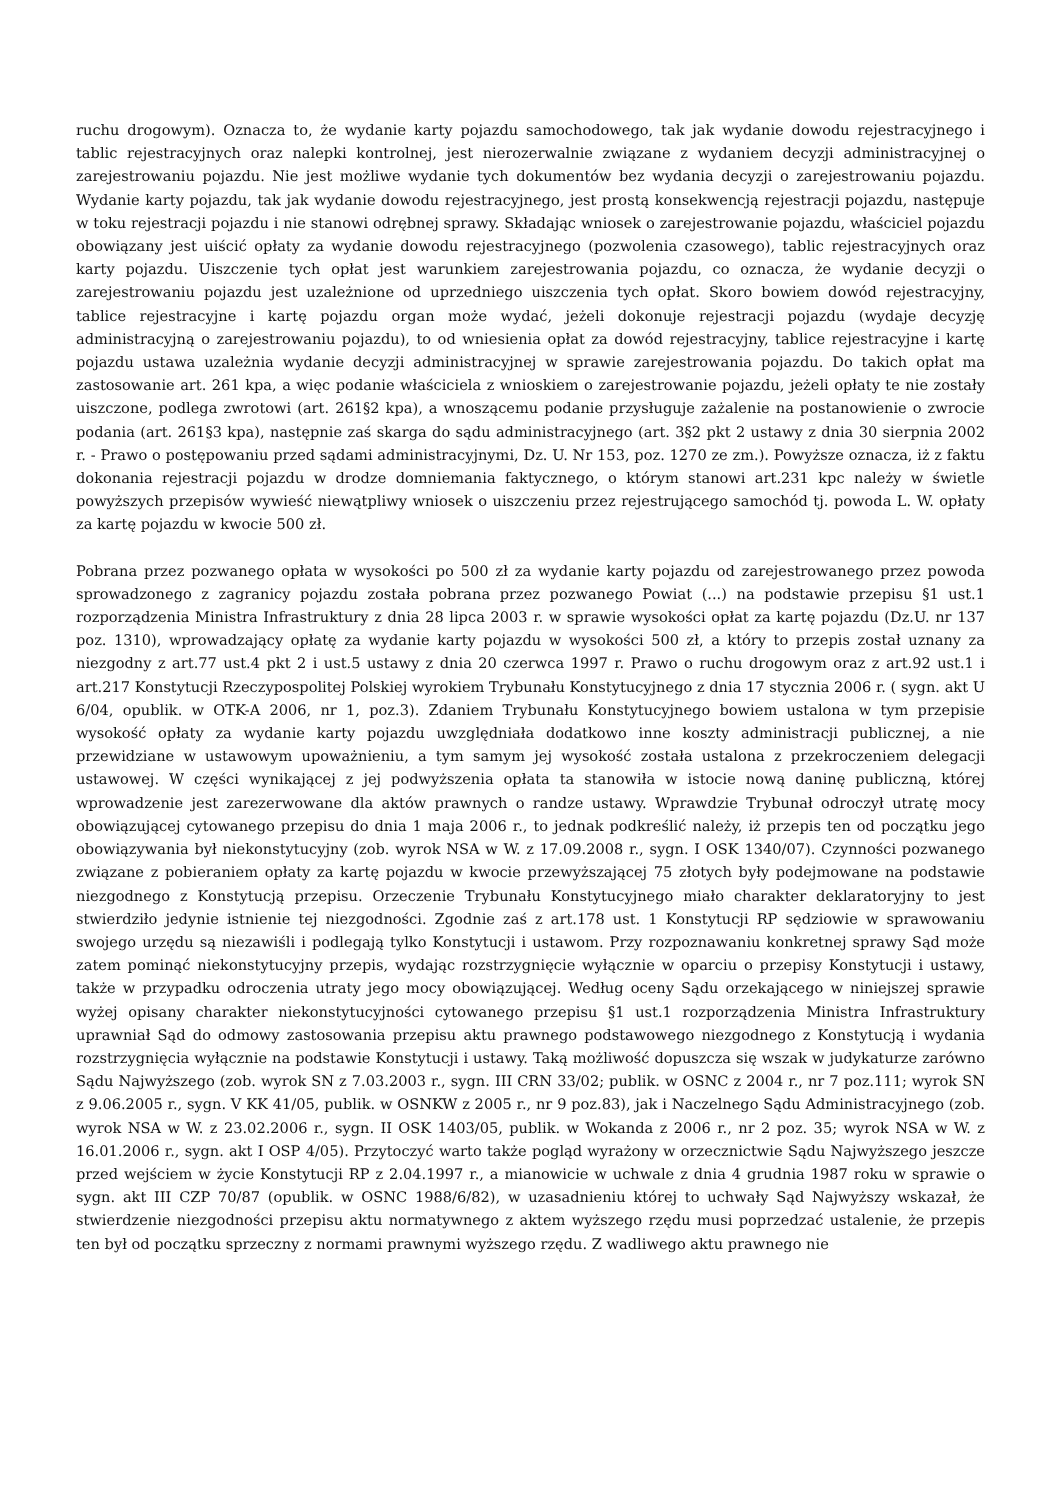ruchu drogowym). Oznacza to, że wydanie karty pojazdu samochodowego, tak jak wydanie dowodu rejestracyjnego i tablic rejestracyjnych oraz nalepki kontrolnej, jest nierozerwalnie związane z wydaniem decyzji administracyjnej o zarejestrowaniu pojazdu. Nie jest możliwe wydanie tych dokumentów bez wydania decyzji o zarejestrowaniu pojazdu. Wydanie karty pojazdu, tak jak wydanie dowodu rejestracyjnego, jest prostą konsekwencją rejestracji pojazdu, następuje w toku rejestracji pojazdu i nie stanowi odrębnej sprawy. Składając wniosek o zarejestrowanie pojazdu, właściciel pojazdu obowiązany jest uiścić opłaty za wydanie dowodu rejestracyjnego (pozwolenia czasowego), tablic rejestracyjnych oraz karty pojazdu. Uiszczenie tych opłat jest warunkiem zarejestrowania pojazdu, co oznacza, że wydanie decyzji o zarejestrowaniu pojazdu jest uzależnione od uprzedniego uiszczenia tych opłat. Skoro bowiem dowód rejestracyjny, tablice rejestracyjne i kartę pojazdu organ może wydać, jeżeli dokonuje rejestracji pojazdu (wydaje decyzję administracyjną o zarejestrowaniu pojazdu), to od wniesienia opłat za dowód rejestracyjny, tablice rejestracyjne i kartę pojazdu ustawa uzależnia wydanie decyzji administracyjnej w sprawie zarejestrowania pojazdu. Do takich opłat ma zastosowanie art. 261 kpa, a więc podanie właściciela z wnioskiem o zarejestrowanie pojazdu, jeżeli opłaty te nie zostały uiszczone, podlega zwrotowi (art. 261§2 kpa), a wnoszącemu podanie przysługuje zażalenie na postanowienie o zwrocie podania (art. 261§3 kpa), następnie zaś skarga do sądu administracyjnego (art. 3§2 pkt 2 ustawy z dnia 30 sierpnia 2002 r. - Prawo o postępowaniu przed sądami administracyjnymi, Dz. U. Nr 153, poz. 1270 ze zm.). Powyższe oznacza, iż z faktu dokonania rejestracji pojazdu w drodze domniemania faktycznego, o którym stanowi art.231 kpc należy w świetle powyższych przepisów wywieść niewątpliwy wniosek o uiszczeniu przez rejestrującego samochód tj. powoda L. W. opłaty za kartę pojazdu w kwocie 500 zł.
Pobrana przez pozwanego opłata w wysokości po 500 zł za wydanie karty pojazdu od zarejestrowanego przez powoda sprowadzonego z zagranicy pojazdu została pobrana przez pozwanego Powiat (...) na podstawie przepisu §1 ust.1 rozporządzenia Ministra Infrastruktury z dnia 28 lipca 2003 r. w sprawie wysokości opłat za kartę pojazdu (Dz.U. nr 137 poz. 1310), wprowadzający opłatę za wydanie karty pojazdu w wysokości 500 zł, a który to przepis został uznany za niezgodny z art.77 ust.4 pkt 2 i ust.5 ustawy z dnia 20 czerwca 1997 r. Prawo o ruchu drogowym oraz z art.92 ust.1 i art.217 Konstytucji Rzeczypospolitej Polskiej wyrokiem Trybunału Konstytucyjnego z dnia 17 stycznia 2006 r. ( sygn. akt U 6/04, opublik. w OTK-A 2006, nr 1, poz.3). Zdaniem Trybunału Konstytucyjnego bowiem ustalona w tym przepisie wysokość opłaty za wydanie karty pojazdu uwzględniała dodatkowo inne koszty administracji publicznej, a nie przewidziane w ustawowym upoważnieniu, a tym samym jej wysokość została ustalona z przekroczeniem delegacji ustawowej. W części wynikającej z jej podwyższenia opłata ta stanowiła w istocie nową daninę publiczną, której wprowadzenie jest zarezerwowane dla aktów prawnych o randze ustawy. Wprawdzie Trybunał odroczył utratę mocy obowiązującej cytowanego przepisu do dnia 1 maja 2006 r., to jednak podkreślić należy, iż przepis ten od początku jego obowiązywania był niekonstytucyjny (zob. wyrok NSA w W. z 17.09.2008 r., sygn. I OSK 1340/07). Czynności pozwanego związane z pobieraniem opłaty za kartę pojazdu w kwocie przewyższającej 75 złotych były podejmowane na podstawie niezgodnego z Konstytucją przepisu. Orzeczenie Trybunału Konstytucyjnego miało charakter deklaratoryjny to jest stwierdziło jedynie istnienie tej niezgodności. Zgodnie zaś z art.178 ust. 1 Konstytucji RP sędziowie w sprawowaniu swojego urzędu są niezawiśli i podlegają tylko Konstytucji i ustawom. Przy rozpoznawaniu konkretnej sprawy Sąd może zatem pominąć niekonstytucyjny przepis, wydając rozstrzygnięcie wyłącznie w oparciu o przepisy Konstytucji i ustawy, także w przypadku odroczenia utraty jego mocy obowiązującej. Według oceny Sądu orzekającego w niniejszej sprawie wyżej opisany charakter niekonstytucyjności cytowanego przepisu §1 ust.1 rozporządzenia Ministra Infrastruktury uprawniał Sąd do odmowy zastosowania przepisu aktu prawnego podstawowego niezgodnego z Konstytucją i wydania rozstrzygnięcia wyłącznie na podstawie Konstytucji i ustawy. Taką możliwość dopuszcza się wszak w judykaturze zarówno Sądu Najwyższego (zob. wyrok SN z 7.03.2003 r., sygn. III CRN 33/02; publik. w OSNC z 2004 r., nr 7 poz.111; wyrok SN z 9.06.2005 r., sygn. V KK 41/05, publik. w OSNKW z 2005 r., nr 9 poz.83), jak i Naczelnego Sądu Administracyjnego (zob. wyrok NSA w W. z 23.02.2006 r., sygn. II OSK 1403/05, publik. w Wokanda z 2006 r., nr 2 poz. 35; wyrok NSA w W. z 16.01.2006 r., sygn. akt I OSP 4/05). Przytoczyć warto także pogląd wyrażony w orzecznictwie Sądu Najwyższego jeszcze przed wejściem w życie Konstytucji RP z 2.04.1997 r., a mianowicie w uchwale z dnia 4 grudnia 1987 roku w sprawie o sygn. akt III CZP 70/87 (opublik. w OSNC 1988/6/82), w uzasadnieniu której to uchwały Sąd Najwyższy wskazał, że stwierdzenie niezgodności przepisu aktu normatywnego z aktem wyższego rzędu musi poprzedzać ustalenie, że przepis ten był od początku sprzeczny z normami prawnymi wyższego rzędu. Z wadliwego aktu prawnego nie